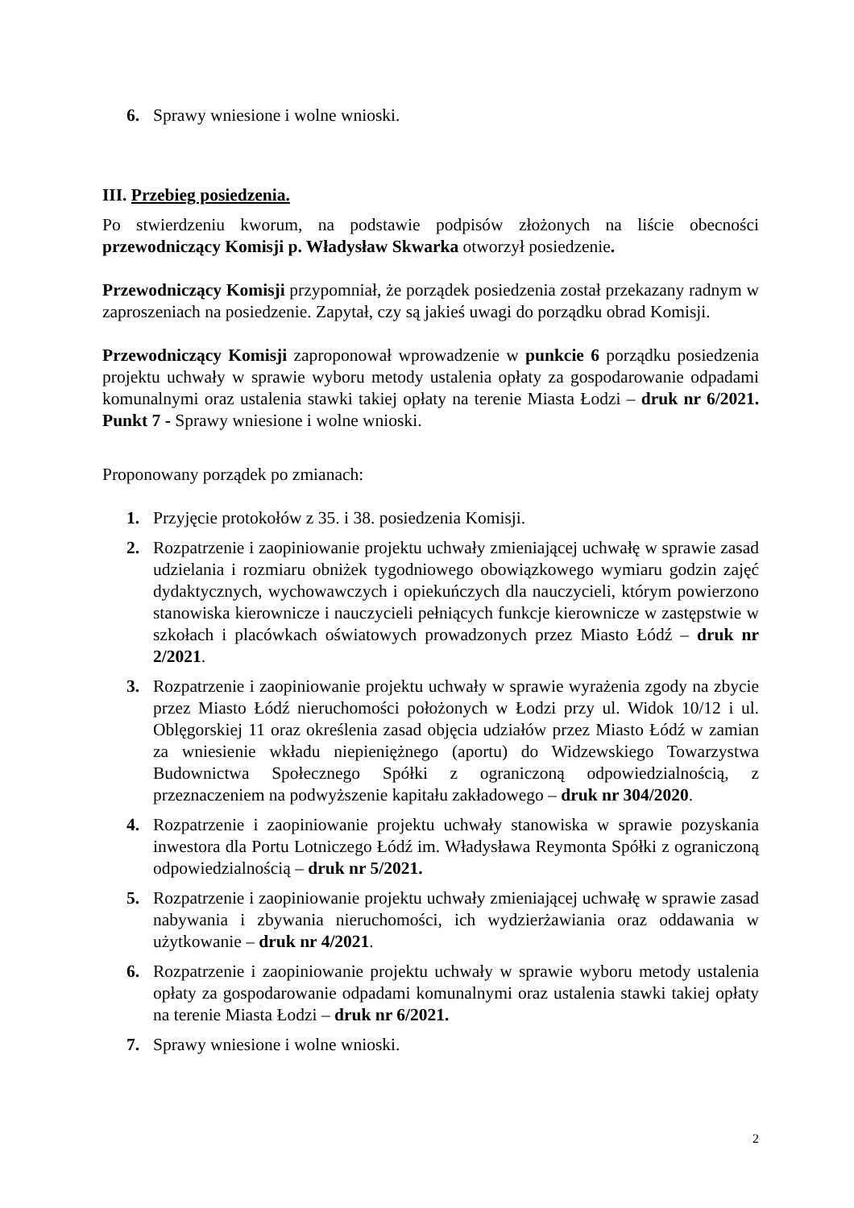6. Sprawy wniesione i wolne wnioski.
III. Przebieg posiedzenia.
Po stwierdzeniu kworum, na podstawie podpisów złożonych na liście obecności przewodniczący Komisji p. Władysław Skwarka otworzył posiedzenie.
Przewodniczący Komisji przypomniał, że porządek posiedzenia został przekazany radnym w zaproszeniach na posiedzenie. Zapytał, czy są jakieś uwagi do porządku obrad Komisji.
Przewodniczący Komisji zaproponował wprowadzenie w punkcie 6 porządku posiedzenia projektu uchwały w sprawie wyboru metody ustalenia opłaty za gospodarowanie odpadami komunalnymi oraz ustalenia stawki takiej opłaty na terenie Miasta Łodzi – druk nr 6/2021. Punkt 7 - Sprawy wniesione i wolne wnioski.
Proponowany porządek po zmianach:
1. Przyjęcie protokołów z 35. i 38. posiedzenia Komisji.
2. Rozpatrzenie i zaopiniowanie projektu uchwały zmieniającej uchwałę w sprawie zasad udzielania i rozmiaru obniżek tygodniowego obowiązkowego wymiaru godzin zajęć dydaktycznych, wychowawczych i opiekuńczych dla nauczycieli, którym powierzono stanowiska kierownicze i nauczycieli pełniących funkcje kierownicze w zastępstwie w szkołach i placówkach oświatowych prowadzonych przez Miasto Łódź – druk nr 2/2021.
3. Rozpatrzenie i zaopiniowanie projektu uchwały w sprawie wyrażenia zgody na zbycie przez Miasto Łódź nieruchomości położonych w Łodzi przy ul. Widok 10/12 i ul. Oblęgorskiej 11 oraz określenia zasad objęcia udziałów przez Miasto Łódź w zamian za wniesienie wkładu niepieniężnego (aportu) do Widzewskiego Towarzystwa Budownictwa Społecznego Spółki z ograniczoną odpowiedzialnością, z przeznaczeniem na podwyższenie kapitału zakładowego – druk nr 304/2020.
4. Rozpatrzenie i zaopiniowanie projektu uchwały stanowiska w sprawie pozyskania inwestora dla Portu Lotniczego Łódź im. Władysława Reymonta Spółki z ograniczoną odpowiedzialnością – druk nr 5/2021.
5. Rozpatrzenie i zaopiniowanie projektu uchwały zmieniającej uchwałę w sprawie zasad nabywania i zbywania nieruchomości, ich wydzierżawiania oraz oddawania w użytkowanie – druk nr 4/2021.
6. Rozpatrzenie i zaopiniowanie projektu uchwały w sprawie wyboru metody ustalenia opłaty za gospodarowanie odpadami komunalnymi oraz ustalenia stawki takiej opłaty na terenie Miasta Łodzi – druk nr 6/2021.
7. Sprawy wniesione i wolne wnioski.
2